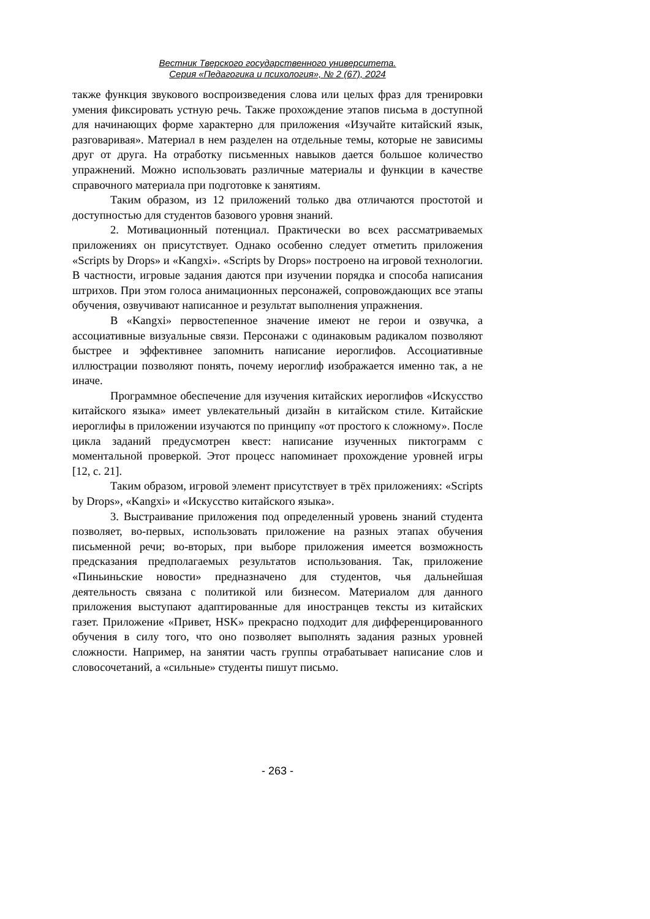Вестник Тверского государственного университета.
Серия «Педагогика и психология», № 2 (67), 2024
также функция звукового воспроизведения слова или целых фраз для тренировки умения фиксировать устную речь. Также прохождение этапов письма в доступной для начинающих форме характерно для приложения «Изучайте китайский язык, разговаривая». Материал в нем разделен на отдельные темы, которые не зависимы друг от друга. На отработку письменных навыков дается большое количество упражнений. Можно использовать различные материалы и функции в качестве справочного материала при подготовке к занятиям.
Таким образом, из 12 приложений только два отличаются простотой и доступностью для студентов базового уровня знаний.
2. Мотивационный потенциал. Практически во всех рассматриваемых приложениях он присутствует. Однако особенно следует отметить приложения «Scripts by Drops» и «Kangxi». «Scripts by Drops» построено на игровой технологии. В частности, игровые задания даются при изучении порядка и способа написания штрихов. При этом голоса анимационных персонажей, сопровождающих все этапы обучения, озвучивают написанное и результат выполнения упражнения.
В «Kangxi» первостепенное значение имеют не герои и озвучка, а ассоциативные визуальные связи. Персонажи с одинаковым радикалом позволяют быстрее и эффективнее запомнить написание иероглифов. Ассоциативные иллюстрации позволяют понять, почему иероглиф изображается именно так, а не иначе.
Программное обеспечение для изучения китайских иероглифов «Искусство китайского языка» имеет увлекательный дизайн в китайском стиле. Китайские иероглифы в приложении изучаются по принципу «от простого к сложному». После цикла заданий предусмотрен квест: написание изученных пиктограмм с моментальной проверкой. Этот процесс напоминает прохождение уровней игры [12, с. 21].
Таким образом, игровой элемент присутствует в трёх приложениях: «Scripts by Drops», «Kangxi» и «Искусство китайского языка».
3. Выстраивание приложения под определенный уровень знаний студента позволяет, во-первых, использовать приложение на разных этапах обучения письменной речи; во-вторых, при выборе приложения имеется возможность предсказания предполагаемых результатов использования. Так, приложение «Пиньиньские новости» предназначено для студентов, чья дальнейшая деятельность связана с политикой или бизнесом. Материалом для данного приложения выступают адаптированные для иностранцев тексты из китайских газет. Приложение «Привет, HSK» прекрасно подходит для дифференцированного обучения в силу того, что оно позволяет выполнять задания разных уровней сложности. Например, на занятии часть группы отрабатывает написание слов и словосочетаний, а «сильные» студенты пишут письмо.
- 263 -